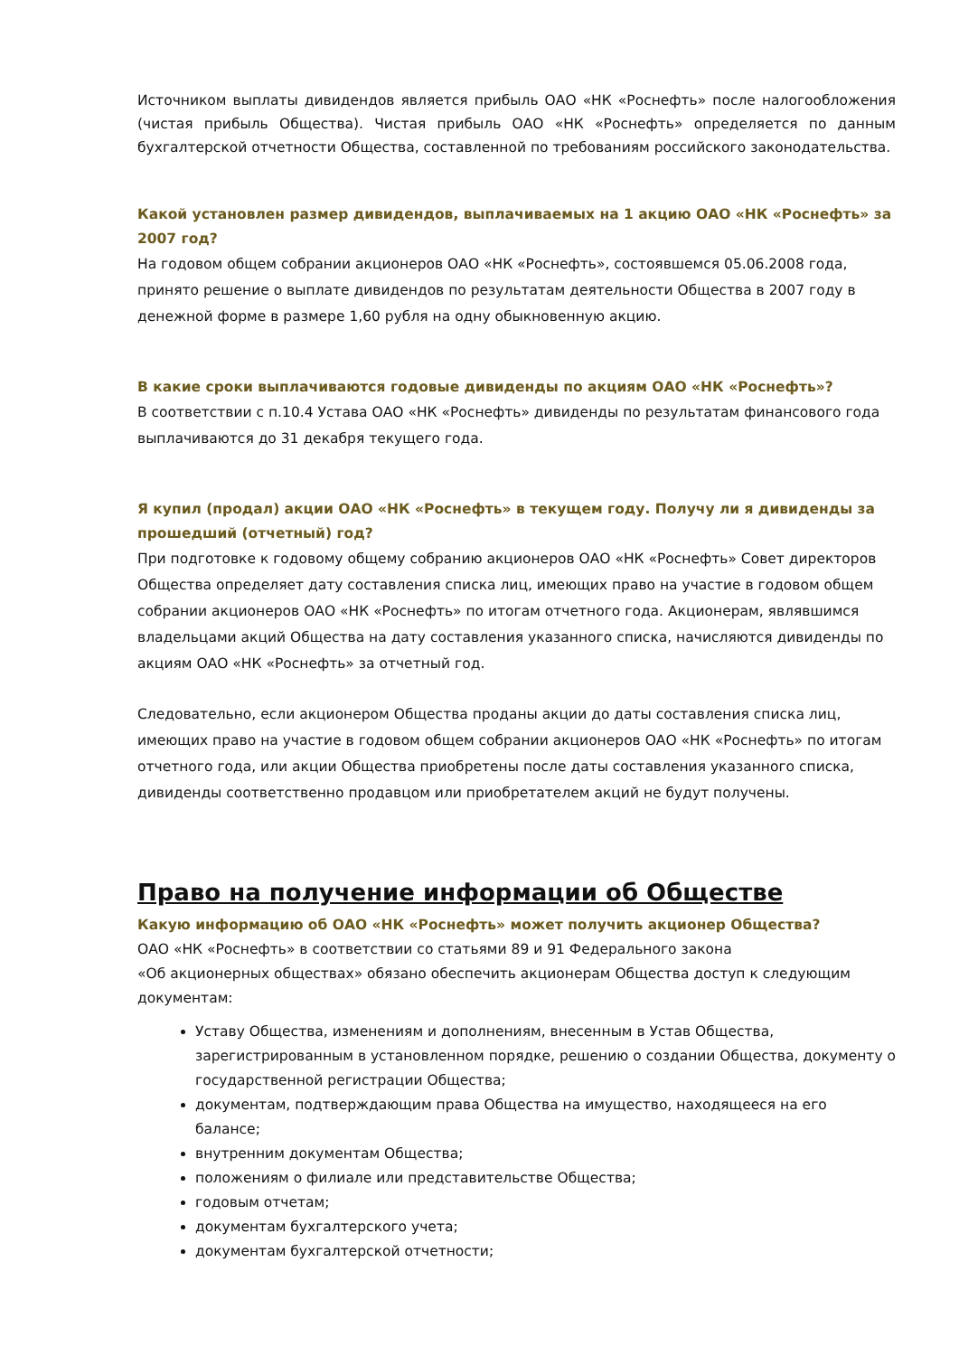Источником выплаты дивидендов является прибыль ОАО «НК «Роснефть» после налогообложения (чистая прибыль Общества). Чистая прибыль ОАО «НК «Роснефть» определяется по данным бухгалтерской отчетности Общества, составленной по требованиям российского законодательства.
Какой установлен размер дивидендов, выплачиваемых на 1 акцию ОАО «НК «Роснефть» за 2007 год?
На годовом общем собрании акционеров ОАО «НК «Роснефть», состоявшемся 05.06.2008 года, принято решение о выплате дивидендов по результатам деятельности Общества в 2007 году в денежной форме в размере 1,60 рубля на одну обыкновенную акцию.
В какие сроки выплачиваются годовые дивиденды по акциям ОАО «НК «Роснефть»?
В соответствии с п.10.4 Устава ОАО «НК «Роснефть» дивиденды по результатам финансового года выплачиваются до 31 декабря текущего года.
Я купил (продал) акции ОАО «НК «Роснефть» в текущем году. Получу ли я дивиденды за прошедший (отчетный) год?
При подготовке к годовому общему собранию акционеров ОАО «НК «Роснефть» Совет директоров Общества определяет дату составления списка лиц, имеющих право на участие в годовом общем собрании акционеров ОАО «НК «Роснефть» по итогам отчетного года. Акционерам, являвшимся владельцами акций Общества на дату составления указанного списка, начисляются дивиденды по акциям ОАО «НК «Роснефть» за отчетный год.
Следовательно, если акционером Общества проданы акции до даты составления списка лиц, имеющих право на участие в годовом общем собрании акционеров ОАО «НК «Роснефть» по итогам отчетного года, или акции Общества приобретены после даты составления указанного списка, дивиденды соответственно продавцом или приобретателем акций не будут получены.
Право на получение информации об Обществе
Какую информацию об ОАО «НК «Роснефть» может получить акционер Общества?
ОАО «НК «Роснефть» в соответствии со статьями 89 и 91 Федерального закона
«Об акционерных обществах» обязано обеспечить акционерам Общества доступ к следующим документам:
Уставу Общества, изменениям и дополнениям, внесенным в Устав Общества, зарегистрированным в установленном порядке, решению о создании Общества, документу о государственной регистрации Общества;
документам, подтверждающим права Общества на имущество, находящееся на его балансе;
внутренним документам Общества;
положениям о филиале или представительстве Общества;
годовым отчетам;
документам бухгалтерского учета;
документам бухгалтерской отчетности;